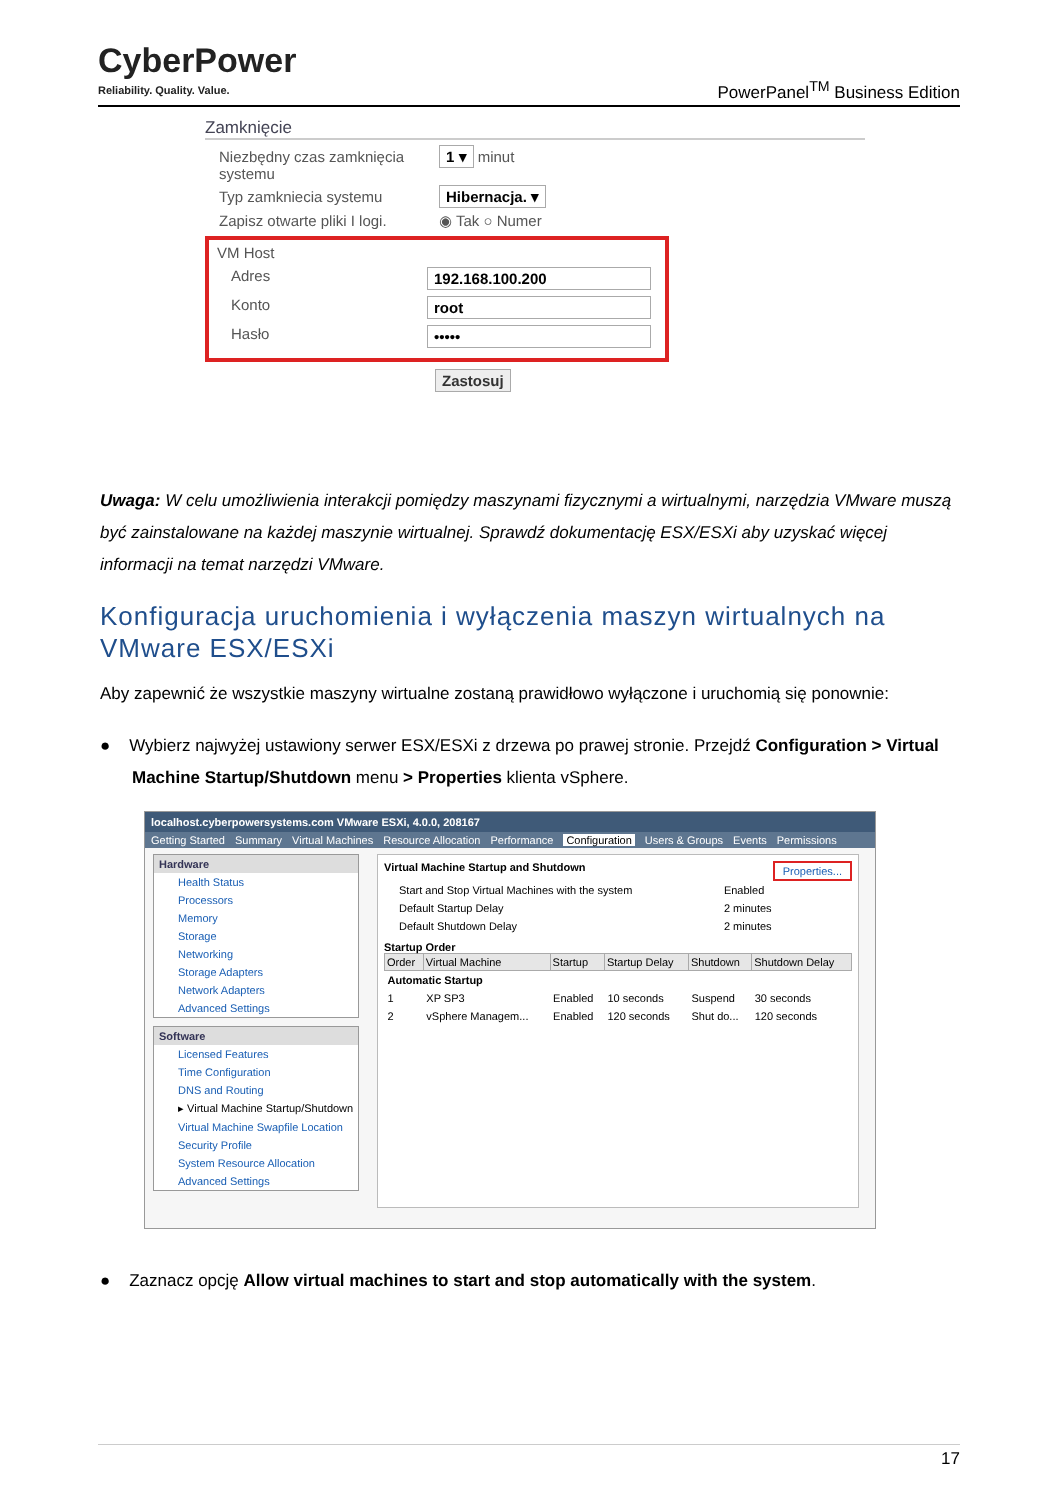CyberPower
Reliability. Quality. Value.
PowerPanel<sup>TM</sup> Business Edition
Zamknięcie
Niezbędny czas zamknięcia systemu
1 ▾ minut
Typ zamkniecia systemu Hibernacja. ▾
Zapisz otwarte pliki I logi.
◉ Tak ○ Numer
VM Host
Adres 192.168.100.200
Konto root
Hasło •••••
Zastosuj
Uwaga: W celu umożliwienia interakcji pomiędzy maszynami fizycznymi a wirtualnymi, narzędzia VMware muszą być zainstalowane na każdej maszynie wirtualnej. Sprawdź dokumentację ESX/ESXi aby uzyskać więcej informacji na temat narzędzi VMware.
Konfiguracja uruchomienia i wyłączenia maszyn wirtualnych na VMware ESX/ESXi
Aby zapewnić że wszystkie maszyny wirtualne zostaną prawidłowo wyłączone i uruchomią się ponownie:
● Wybierz najwyżej ustawiony serwer ESX/ESXi z drzewa po prawej stronie. Przejdź Configuration > Virtual Machine Startup/Shutdown menu > Properties klienta vSphere.
localhost.cyberpowersystems.com VMware ESXi, 4.0.0, 208167
Getting Started Summary Virtual Machines Resource Allocation Performance Configuration Users & Groups Events Permissions
Hardware
Health Status
Processors
Memory
Storage
Networking
Storage Adapters
Network Adapters
Advanced Settings
Software
Licensed Features
Time Configuration
DNS and Routing
▸ Virtual Machine Startup/Shutdown
Virtual Machine Swapfile Location
Security Profile
System Resource Allocation
Advanced Settings
Virtual Machine Startup and Shutdown Properties...
| Start and Stop Virtual Machines with the system | Enabled |
| Default Startup Delay | 2 minutes |
| Default Shutdown Delay | 2 minutes |
Startup Order
| Order | Virtual Machine | Startup | Startup Delay | Shutdown | Shutdown Delay |
| --- | --- | --- | --- | --- | --- |
| Automatic Startup | | | | | |
| 1 | XP SP3 | Enabled | 10 seconds | Suspend | 30 seconds |
| 2 | vSphere Managem... | Enabled | 120 seconds | Shut do... | 120 seconds |
● Zaznacz opcję Allow virtual machines to start and stop automatically with the system.
17